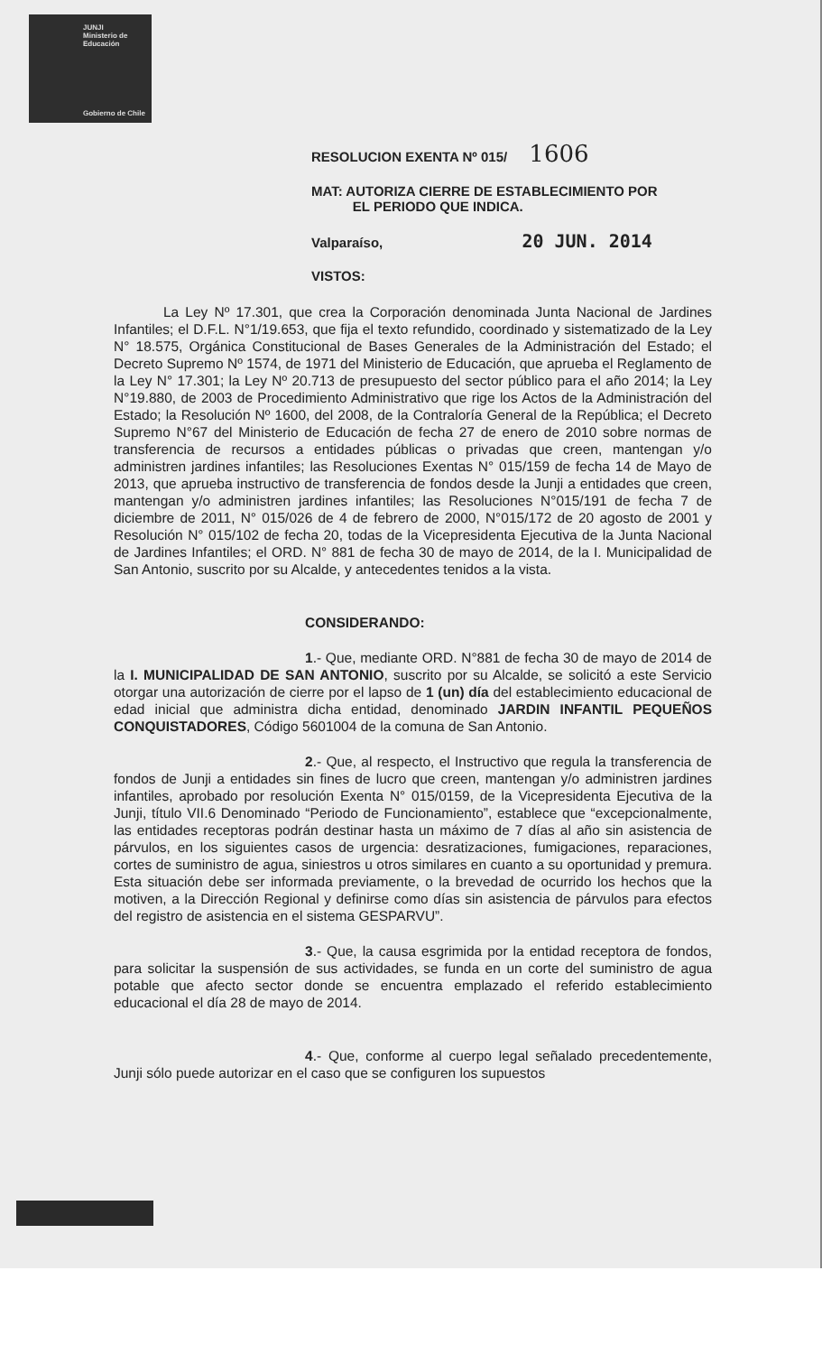JUNJI
Ministerio de
Educación
Gobierno de Chile
RESOLUCION EXENTA Nº 015/ 1606
MAT: AUTORIZA CIERRE DE ESTABLECIMIENTO POR
EL PERIODO QUE INDICA.
Valparaíso, 20 JUN. 2014
VISTOS:
La Ley Nº 17.301, que crea la Corporación denominada Junta Nacional de Jardines Infantiles; el D.F.L. N°1/19.653, que fija el texto refundido, coordinado y sistematizado de la Ley N° 18.575, Orgánica Constitucional de Bases Generales de la Administración del Estado; el Decreto Supremo Nº 1574, de 1971 del Ministerio de Educación, que aprueba el Reglamento de la Ley N° 17.301; la Ley Nº 20.713 de presupuesto del sector público para el año 2014; la Ley N°19.880, de 2003 de Procedimiento Administrativo que rige los Actos de la Administración del Estado; la Resolución Nº 1600, del 2008, de la Contraloría General de la República; el Decreto Supremo N°67 del Ministerio de Educación de fecha 27 de enero de 2010 sobre normas de transferencia de recursos a entidades públicas o privadas que creen, mantengan y/o administren jardines infantiles; las Resoluciones Exentas N° 015/159 de fecha 14 de Mayo de 2013, que aprueba instructivo de transferencia de fondos desde la Junji a entidades que creen, mantengan y/o administren jardines infantiles; las Resoluciones N°015/191 de fecha 7 de diciembre de 2011, N° 015/026 de 4 de febrero de 2000, N°015/172 de 20 agosto de 2001 y Resolución N° 015/102 de fecha 20, todas de la Vicepresidenta Ejecutiva de la Junta Nacional de Jardines Infantiles; el ORD. N° 881 de fecha 30 de mayo de 2014, de la I. Municipalidad de San Antonio, suscrito por su Alcalde, y antecedentes tenidos a la vista.
CONSIDERANDO:
1.- Que, mediante ORD. N°881 de fecha 30 de mayo de 2014 de la I. MUNICIPALIDAD DE SAN ANTONIO, suscrito por su Alcalde, se solicitó a este Servicio otorgar una autorización de cierre por el lapso de 1 (un) día del establecimiento educacional de edad inicial que administra dicha entidad, denominado JARDIN INFANTIL PEQUEÑOS CONQUISTADORES, Código 5601004 de la comuna de San Antonio.
2.- Que, al respecto, el Instructivo que regula la transferencia de fondos de Junji a entidades sin fines de lucro que creen, mantengan y/o administren jardines infantiles, aprobado por resolución Exenta N° 015/0159, de la Vicepresidenta Ejecutiva de la Junji, título VII.6 Denominado “Periodo de Funcionamiento”, establece que “excepcionalmente, las entidades receptoras podrán destinar hasta un máximo de 7 días al año sin asistencia de párvulos, en los siguientes casos de urgencia: desratizaciones, fumigaciones, reparaciones, cortes de suministro de agua, siniestros u otros similares en cuanto a su oportunidad y premura. Esta situación debe ser informada previamente, o la brevedad de ocurrido los hechos que la motiven, a la Dirección Regional y definirse como días sin asistencia de párvulos para efectos del registro de asistencia en el sistema GESPARVU”.
3.- Que, la causa esgrimida por la entidad receptora de fondos, para solicitar la suspensión de sus actividades, se funda en un corte del suministro de agua potable que afecto sector donde se encuentra emplazado el referido establecimiento educacional el día 28 de mayo de 2014.
4.- Que, conforme al cuerpo legal señalado precedentemente, Junji sólo puede autorizar en el caso que se configuren los supuestos